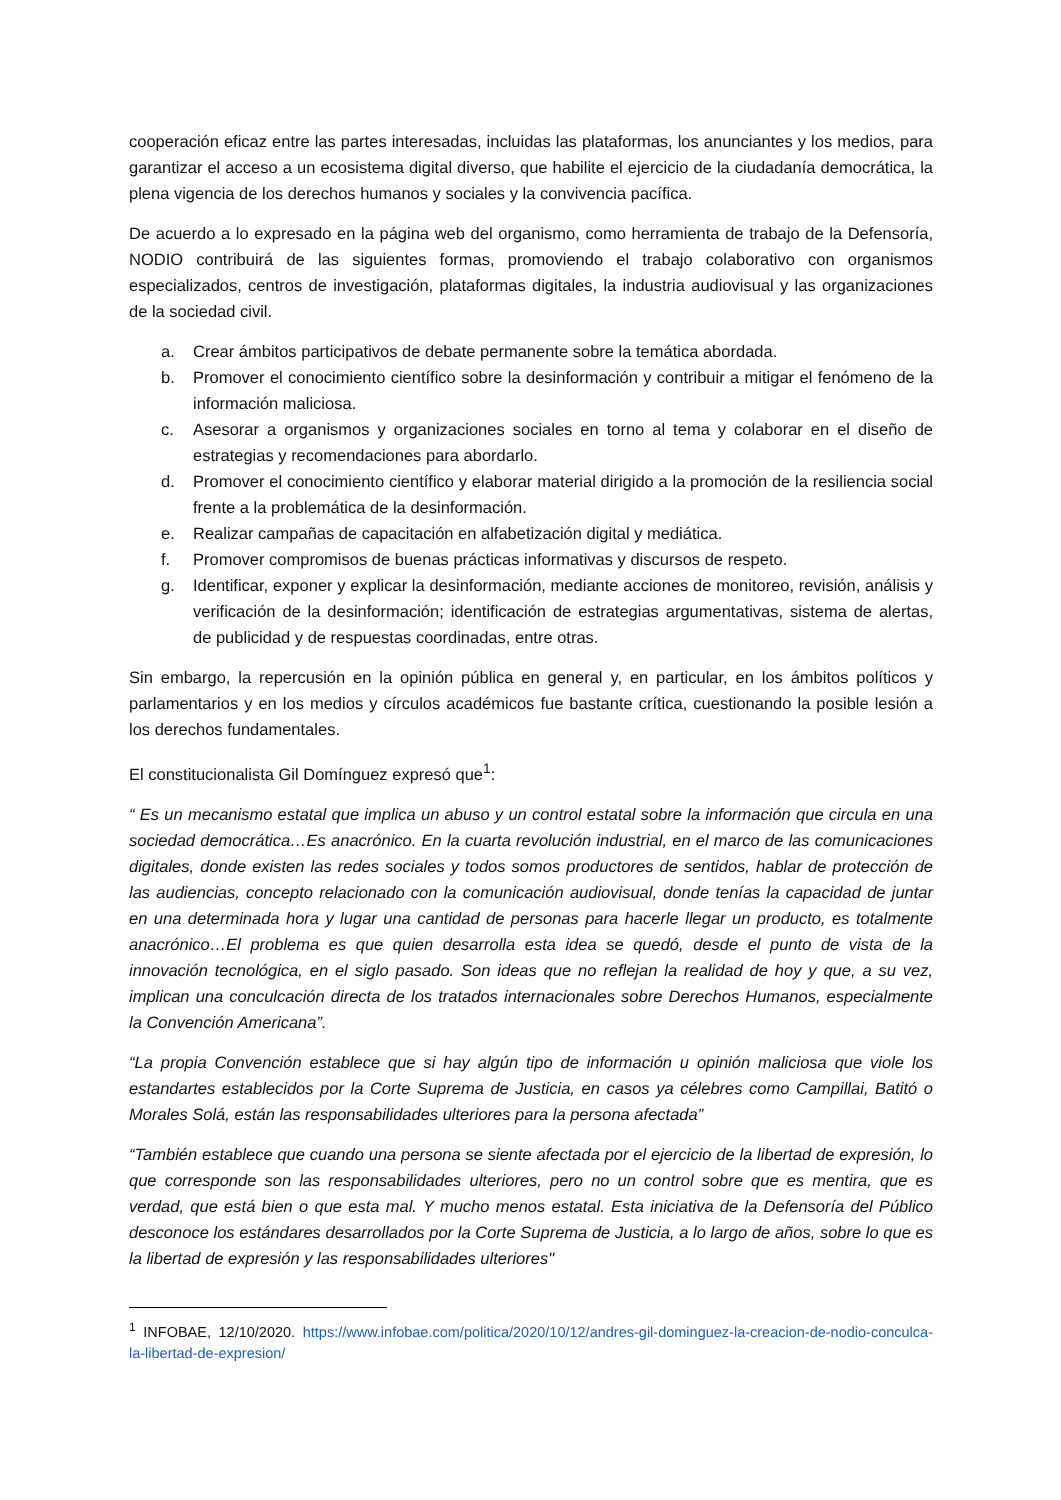cooperación eficaz entre las partes interesadas, incluidas las plataformas, los anunciantes y los medios, para garantizar el acceso a un ecosistema digital diverso, que habilite el ejercicio de la ciudadanía democrática, la plena vigencia de los derechos humanos y sociales y la convivencia pacífica.
De acuerdo a lo expresado en la página web del organismo, como herramienta de trabajo de la Defensoría, NODIO contribuirá de las siguientes formas, promoviendo el trabajo colaborativo con organismos especializados, centros de investigación, plataformas digitales, la industria audiovisual y las organizaciones de la sociedad civil.
a. Crear ámbitos participativos de debate permanente sobre la temática abordada.
b. Promover el conocimiento científico sobre la desinformación y contribuir a mitigar el fenómeno de la información maliciosa.
c. Asesorar a organismos y organizaciones sociales en torno al tema y colaborar en el diseño de estrategias y recomendaciones para abordarlo.
d. Promover el conocimiento científico y elaborar material dirigido a la promoción de la resiliencia social frente a la problemática de la desinformación.
e. Realizar campañas de capacitación en alfabetización digital y mediática.
f. Promover compromisos de buenas prácticas informativas y discursos de respeto.
g. Identificar, exponer y explicar la desinformación, mediante acciones de monitoreo, revisión, análisis y verificación de la desinformación; identificación de estrategias argumentativas, sistema de alertas, de publicidad y de respuestas coordinadas, entre otras.
Sin embargo, la repercusión en la opinión pública en general y, en particular, en los ámbitos políticos y parlamentarios y en los medios y círculos académicos fue bastante crítica, cuestionando la posible lesión a los derechos fundamentales.
El constitucionalista Gil Domínguez expresó que<sup>1</sup>:
“ Es un mecanismo estatal que implica un abuso y un control estatal sobre la información que circula en una sociedad democrática…Es anacrónico. En la cuarta revolución industrial, en el marco de las comunicaciones digitales, donde existen las redes sociales y todos somos productores de sentidos, hablar de protección de las audiencias, concepto relacionado con la comunicación audiovisual, donde tenías la capacidad de juntar en una determinada hora y lugar una cantidad de personas para hacerle llegar un producto, es totalmente anacrónico…El problema es que quien desarrolla esta idea se quedó, desde el punto de vista de la innovación tecnológica, en el siglo pasado. Son ideas que no reflejan la realidad de hoy y que, a su vez, implican una conculcación directa de los tratados internacionales sobre Derechos Humanos, especialmente la Convención Americana”.
“La propia Convención establece que si hay algún tipo de información u opinión maliciosa que viole los estandartes establecidos por la Corte Suprema de Justicia, en casos ya célebres como Campillai, Batitó o Morales Solá, están las responsabilidades ulteriores para la persona afectada”
“También establece que cuando una persona se siente afectada por el ejercicio de la libertad de expresión, lo que corresponde son las responsabilidades ulteriores, pero no un control sobre que es mentira, que es verdad, que está bien o que esta mal. Y mucho menos estatal. Esta iniciativa de la Defensoría del Público desconoce los estándares desarrollados por la Corte Suprema de Justicia, a lo largo de años, sobre lo que es la libertad de expresión y las responsabilidades ulteriores"
<sup>1</sup> INFOBAE, 12/10/2020. https://www.infobae.com/politica/2020/10/12/andres-gil-dominguez-la-creacion-de-nodio-conculca-la-libertad-de-expresion/